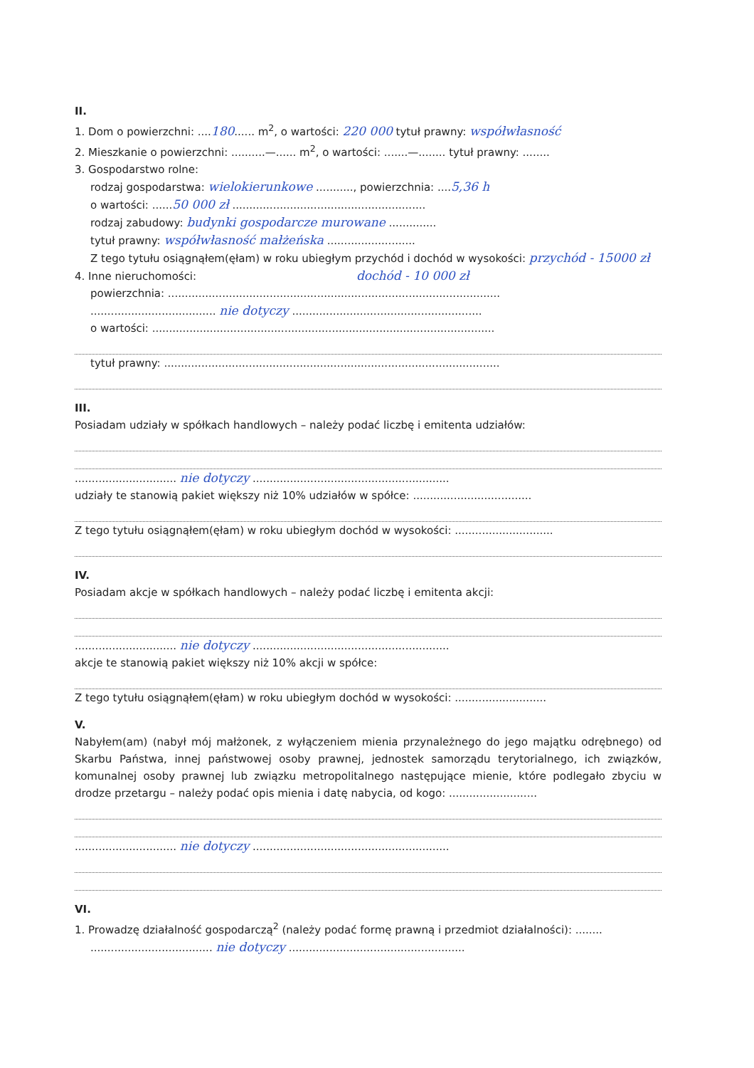II.
1. Dom o powierzchni: ....180...... m<sup>2</sup>, o wartości: 220 000 tytuł prawny: współwłasność
2. Mieszkanie o powierzchni: ..........—...... m<sup>2</sup>, o wartości: .......—........ tytuł prawny: ........
3. Gospodarstwo rolne:
rodzaj gospodarstwa: wielokierunkowe ..........., powierzchnia: ....5,36 h
o wartości: ......50 000 zł .........................................................
rodzaj zabudowy: budynki gospodarcze murowane ..............
tytuł prawny: współwłasność małżeńska ..........................
Z tego tytułu osiągnąłem(ęłam) w roku ubiegłym przychód i dochód w wysokości: przychód - 15000 zł
4. Inne nieruchomości: dochód - 10 000 zł
powierzchnia: ..................................................................................................
..................................... nie dotyczy ........................................................
o wartości: .....................................................................................................
tytuł prawny: ...................................................................................................
III.
Posiadam udziały w spółkach handlowych – należy podać liczbę i emitenta udziałów:
.............................. nie dotyczy ..........................................................
udziały te stanowią pakiet większy niż 10% udziałów w spółce: ...................................
Z tego tytułu osiągnąłem(ęłam) w roku ubiegłym dochód w wysokości: .............................
IV.
Posiadam akcje w spółkach handlowych – należy podać liczbę i emitenta akcji:
.............................. nie dotyczy ..........................................................
akcje te stanowią pakiet większy niż 10% akcji w spółce:
Z tego tytułu osiągnąłem(ęłam) w roku ubiegłym dochód w wysokości: ...........................
V.
Nabyłem(am) (nabył mój małżonek, z wyłączeniem mienia przynależnego do jego majątku odrębnego) od Skarbu Państwa, innej państwowej osoby prawnej, jednostek samorządu terytorialnego, ich związków, komunalnej osoby prawnej lub związku metropolitalnego następujące mienie, które podlegało zbyciu w drodze przetargu – należy podać opis mienia i datę nabycia, od kogo: ..........................
.............................. nie dotyczy ..........................................................
VI.
1. Prowadzę działalność gospodarczą<sup>2</sup> (należy podać formę prawną i przedmiot działalności): ........
.................................... nie dotyczy ....................................................